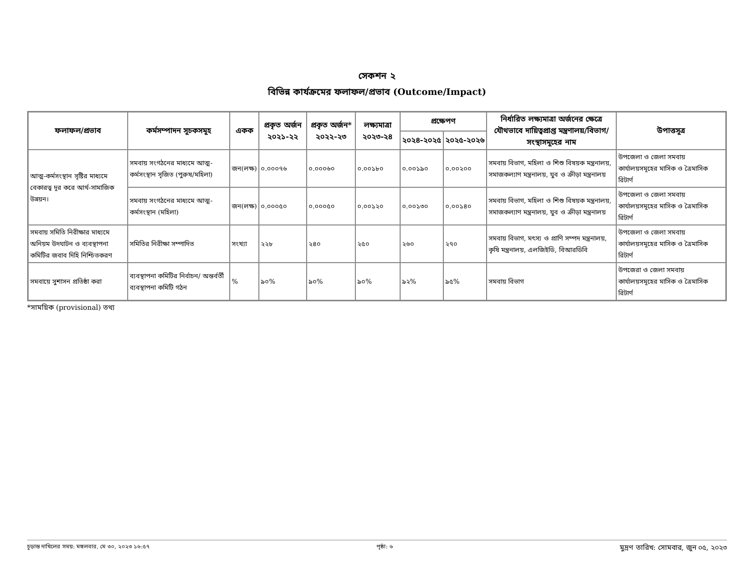সেকশন ২
বিভিন্ন কার্যক্রমের ফলাফল/প্রভাব (Outcome/Impact)
| ফলাফল/প্রভাব | কর্মসম্পাদন সূচকসমূহ | একক | প্রকৃত অর্জন ২০২১-২২ | প্রকৃত অর্জন* ২০২২-২৩ | লক্ষ্যমাত্রা ২০২৩-২৪ | প্রক্ষেপণ | | নির্ধারিত লক্ষ্যমাত্রা অর্জনের ক্ষেত্রে যৌথভাবে দায়িত্বপ্রাপ্ত মন্ত্রণালয়/বিভাগ/ সংস্থাসমূহের নাম | উপাত্তসূত্র |
| --- | --- | --- | --- | --- | --- | --- | --- | --- | --- |
| | | | | | | ২০২৪-২০২৫ | ২০২৫-২০২৬ | | |
| আত্ম-কর্মসংস্থান সৃষ্টির মাধ্যমে বেকারত্ব দূর করে আর্থ-সামাজিক উন্নয়ন। | সমবায় সংগঠনের মাধ্যমে আত্ম-কর্মসংস্থান সৃজিত (পুরুষ/মহিলা) | জন(লক্ষ) | ০.০০০৭৬ | ০.০০০৬০ | ০.০০১৮০ | ০.০০১৯০ | ০.০০২০০ | সমবায় বিভাগ, মহিলা ও শিশু বিষয়ক মন্ত্রনালয়, সমাজকল্যাণ মন্ত্রনালয়, যুব ও ক্রীড়া মন্ত্রনালয় | উপজেলা ও জেলা সমবায় কার্যালয়সমূহের মাসিক ও ত্রৈমাসিক রিটার্ণ |
| | সমবায় সংগঠনের মাধ্যমে আত্ম-কর্মসংস্থান (মহিলা) | জন(লক্ষ) | ০.০০০৫০ | ০.০০০৫০ | ০.০০১২০ | ০.০০১৩০ | ০.০০১৪০ | সমবায় বিভাগ, মহিলা ও শিশু বিষয়ক মন্ত্রনালয়, সমাজকল্যাণ মন্ত্রনালয়, যুব ও ক্রীড়া মন্ত্রনালয় | উপজেলা ও জেলা সমবায় কার্যালয়সমূহের মাসিক ও ত্রৈমাসিক রিটার্ণ |
| সমবায় সমিতি নিরীক্ষার মাধ্যমে অনিয়ম উদঘাটন ও ব্যবস্থাপনা কমিটির জবাব দিহি নিশ্চিতকরণ | সমিতির নিরীক্ষা সম্পাদিত | সংখ্যা | ২২৮ | ২৪০ | ২৫০ | ২৬০ | ২৭০ | সমবায় বিভাগ, মৎস্য ও প্রাণি সম্পদ মন্ত্রনালয়, কৃষি মন্ত্রনালয়, এলজিইডি, বিআরডিবি | উপজেলা ও জেলা সমবায় কার্যালয়সমূহের মাসিক ও ত্রৈমাসিক রিটার্ণ |
| সমবায়ে সুশাসন প্রতিষ্ঠা করা | ব্যবস্থাপনা কমিটির নির্বাচন/ অন্তর্বর্তী ব্যবস্থাপনা কমিটি গঠন | % | ৯০% | ৯০% | ৯০% | ৯২% | ৯৫% | সমবায় বিভাগ | উপজেরা ও জেলা সমবায় কার্যালয়সমূহের মাসিক ও ত্রৈমাসিক রিটার্ণ |
*সাময়িক (provisional) তথ্য
চূড়ান্ত দাখিলের সময়: মঙ্গলবার, মে ৩০, ২০২৩ ১৬:৫৭ পৃষ্ঠা: ৬ মুদ্রণ তারিখ: সোমবার, জুন ০৫, ২০২৩